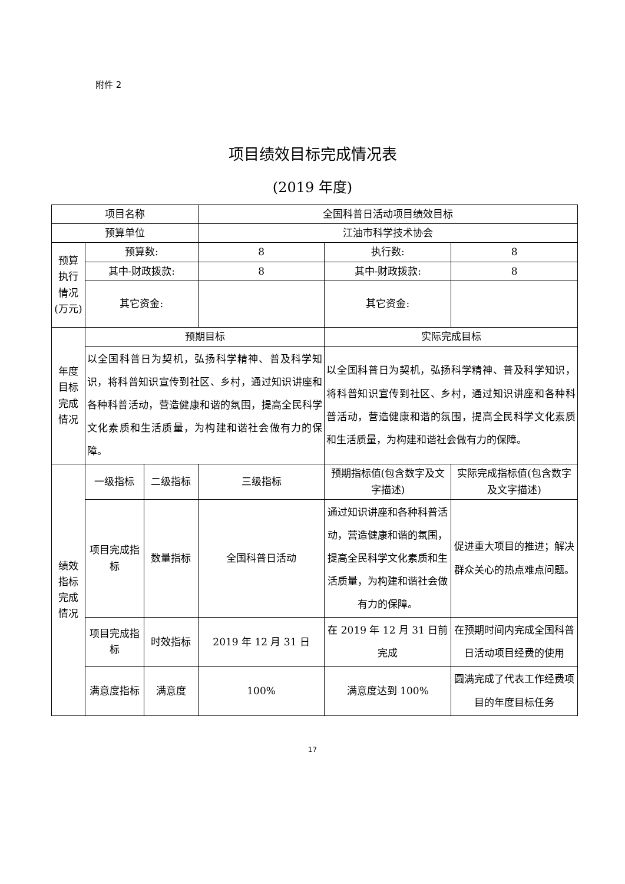附件 2
项目绩效目标完成情况表
(2019 年度)
| 项目名称 | | | 全国科普日活动项目绩效目标 | | |
| 预算单位 | | | 江油市科学技术协会 | | |
| 预算执行情况(万元) | 预算数: | | 8 | 执行数: | 8 |
| | 其中-财政拨款: | | 8 | 其中-财政拨款: | 8 |
| | 其它资金: | | | 其它资金: | |
| 年度目标完成情况 | 预期目标 | | | 实际完成目标 | |
| | 以全国科普日为契机，弘扬科学精神、普及科学知识，将科普知识宣传到社区、乡村，通过知识讲座和各种科普活动，营造健康和谐的氛围，提高全民科学文化素质和生活质量，为构建和谐社会做有力的保障。 | | | 以全国科普日为契机，弘扬科学精神、普及科学知识，将科普知识宣传到社区、乡村，通过知识讲座和各种科普活动，营造健康和谐的氛围，提高全民科学文化素质和生活质量，为构建和谐社会做有力的保障。 | |
| 绩效指标完成情况 | 一级指标 | 二级指标 | 三级指标 | 预期指标值(包含数字及文字描述) | 实际完成指标值(包含数字及文字描述) |
| | 项目完成指标 | 数量指标 | 全国科普日活动 | 通过知识讲座和各种科普活动，营造健康和谐的氛围，提高全民科学文化素质和生活质量，为构建和谐社会做有力的保障。 | 促进重大项目的推进；解决群众关心的热点难点问题。 |
| | 项目完成指标 | 时效指标 | 2019 年 12 月 31 日 | 在 2019 年 12 月 31 日前完成 | 在预期时间内完成全国科普日活动项目经费的使用 |
| | 满意度指标 | 满意度 | 100% | 满意度达到 100% | 圆满完成了代表工作经费项目的年度目标任务 |
17